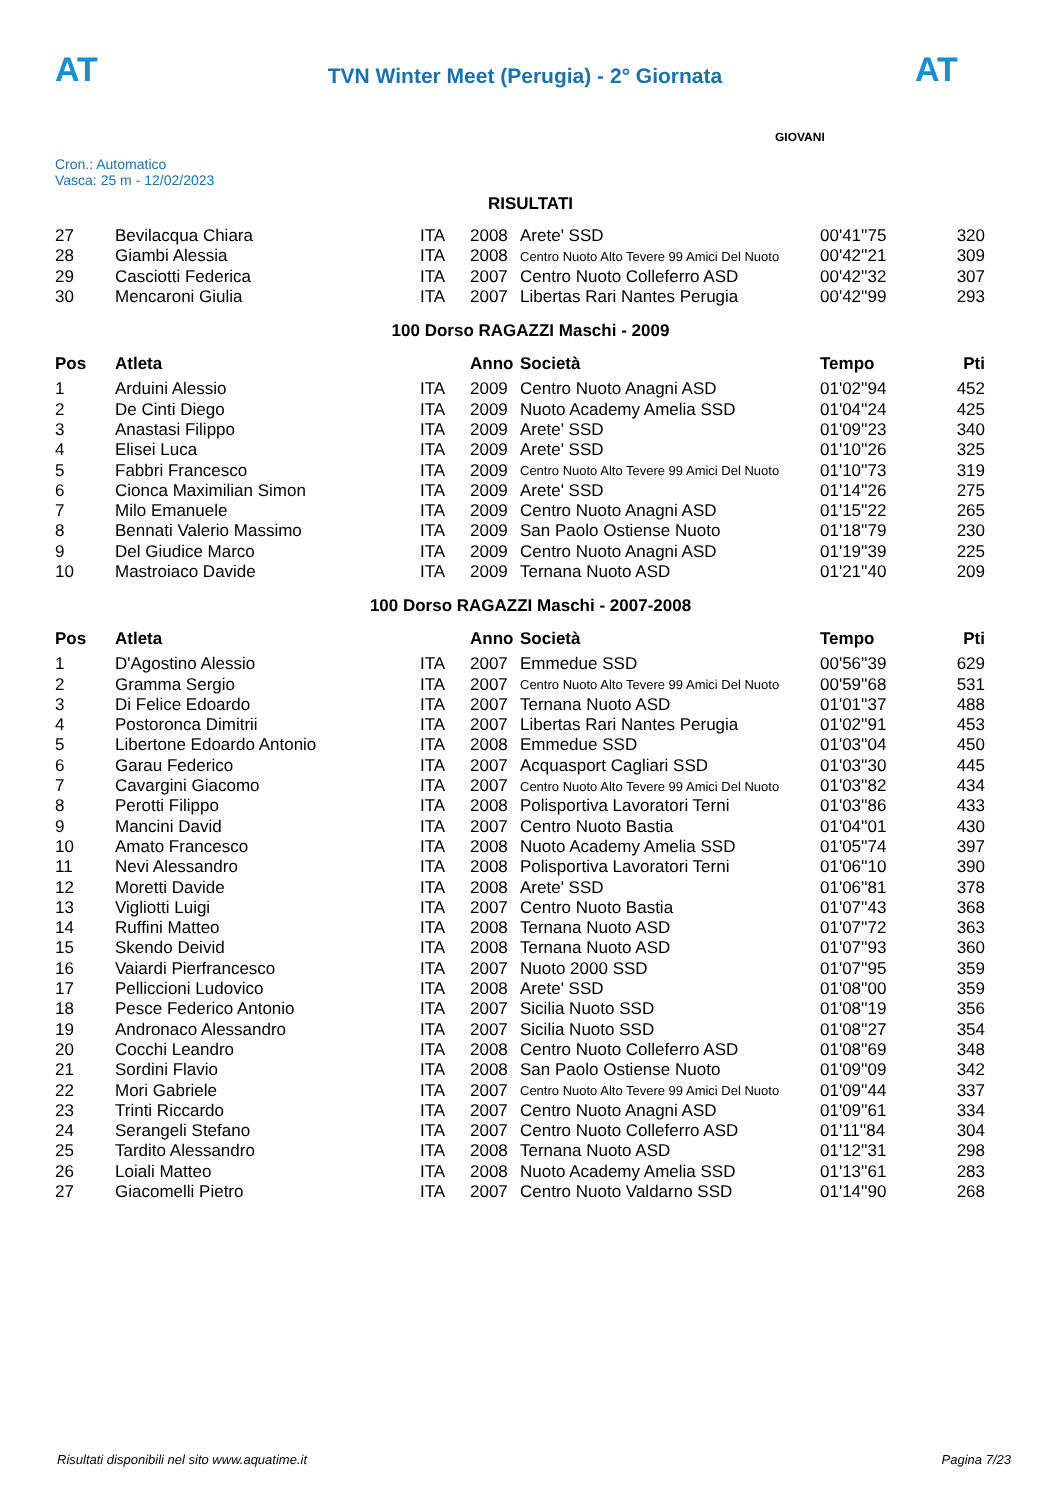AT
TVN Winter Meet (Perugia) - 2° Giornata
AT
Cron.: Automatico
Vasca: 25 m - 12/02/2023
GIOVANI
RISULTATI
| 27 | Bevilacqua Chiara | ITA | 2008 | Arete' SSD | 00'41''75 | 320 |
| 28 | Giambi Alessia | ITA | 2008 | Centro Nuoto Alto Tevere 99 Amici Del Nuoto | 00'42''21 | 309 |
| 29 | Casciotti Federica | ITA | 2007 | Centro Nuoto Colleferro ASD | 00'42''32 | 307 |
| 30 | Mencaroni Giulia | ITA | 2007 | Libertas Rari Nantes Perugia | 00'42''99 | 293 |
100 Dorso RAGAZZI Maschi - 2009
| Pos | Atleta | | Anno | Società | Tempo | Pti |
| --- | --- | --- | --- | --- | --- | --- |
| 1 | Arduini Alessio | ITA | 2009 | Centro Nuoto Anagni ASD | 01'02''94 | 452 |
| 2 | De Cinti Diego | ITA | 2009 | Nuoto Academy Amelia SSD | 01'04''24 | 425 |
| 3 | Anastasi Filippo | ITA | 2009 | Arete' SSD | 01'09''23 | 340 |
| 4 | Elisei Luca | ITA | 2009 | Arete' SSD | 01'10''26 | 325 |
| 5 | Fabbri Francesco | ITA | 2009 | Centro Nuoto Alto Tevere 99 Amici Del Nuoto | 01'10''73 | 319 |
| 6 | Cionca Maximilian Simon | ITA | 2009 | Arete' SSD | 01'14''26 | 275 |
| 7 | Milo Emanuele | ITA | 2009 | Centro Nuoto Anagni ASD | 01'15''22 | 265 |
| 8 | Bennati Valerio Massimo | ITA | 2009 | San Paolo Ostiense Nuoto | 01'18''79 | 230 |
| 9 | Del Giudice Marco | ITA | 2009 | Centro Nuoto Anagni ASD | 01'19''39 | 225 |
| 10 | Mastroiaco Davide | ITA | 2009 | Ternana Nuoto ASD | 01'21''40 | 209 |
100 Dorso RAGAZZI Maschi - 2007-2008
| Pos | Atleta | | Anno | Società | Tempo | Pti |
| --- | --- | --- | --- | --- | --- | --- |
| 1 | D'Agostino Alessio | ITA | 2007 | Emmedue SSD | 00'56''39 | 629 |
| 2 | Gramma Sergio | ITA | 2007 | Centro Nuoto Alto Tevere 99 Amici Del Nuoto | 00'59''68 | 531 |
| 3 | Di Felice Edoardo | ITA | 2007 | Ternana Nuoto ASD | 01'01''37 | 488 |
| 4 | Postoronca Dimitrii | ITA | 2007 | Libertas Rari Nantes Perugia | 01'02''91 | 453 |
| 5 | Libertone Edoardo Antonio | ITA | 2008 | Emmedue SSD | 01'03''04 | 450 |
| 6 | Garau Federico | ITA | 2007 | Acquasport Cagliari SSD | 01'03''30 | 445 |
| 7 | Cavargini Giacomo | ITA | 2007 | Centro Nuoto Alto Tevere 99 Amici Del Nuoto | 01'03''82 | 434 |
| 8 | Perotti Filippo | ITA | 2008 | Polisportiva Lavoratori Terni | 01'03''86 | 433 |
| 9 | Mancini David | ITA | 2007 | Centro Nuoto Bastia | 01'04''01 | 430 |
| 10 | Amato Francesco | ITA | 2008 | Nuoto Academy Amelia SSD | 01'05''74 | 397 |
| 11 | Nevi Alessandro | ITA | 2008 | Polisportiva Lavoratori Terni | 01'06''10 | 390 |
| 12 | Moretti Davide | ITA | 2008 | Arete' SSD | 01'06''81 | 378 |
| 13 | Vigliotti Luigi | ITA | 2007 | Centro Nuoto Bastia | 01'07''43 | 368 |
| 14 | Ruffini Matteo | ITA | 2008 | Ternana Nuoto ASD | 01'07''72 | 363 |
| 15 | Skendo Deivid | ITA | 2008 | Ternana Nuoto ASD | 01'07''93 | 360 |
| 16 | Vaiardi Pierfrancesco | ITA | 2007 | Nuoto 2000 SSD | 01'07''95 | 359 |
| 17 | Pelliccioni Ludovico | ITA | 2008 | Arete' SSD | 01'08''00 | 359 |
| 18 | Pesce Federico Antonio | ITA | 2007 | Sicilia Nuoto SSD | 01'08''19 | 356 |
| 19 | Andronaco Alessandro | ITA | 2007 | Sicilia Nuoto SSD | 01'08''27 | 354 |
| 20 | Cocchi Leandro | ITA | 2008 | Centro Nuoto Colleferro ASD | 01'08''69 | 348 |
| 21 | Sordini Flavio | ITA | 2008 | San Paolo Ostiense Nuoto | 01'09''09 | 342 |
| 22 | Mori Gabriele | ITA | 2007 | Centro Nuoto Alto Tevere 99 Amici Del Nuoto | 01'09''44 | 337 |
| 23 | Trinti Riccardo | ITA | 2007 | Centro Nuoto Anagni ASD | 01'09''61 | 334 |
| 24 | Serangeli Stefano | ITA | 2007 | Centro Nuoto Colleferro ASD | 01'11''84 | 304 |
| 25 | Tardito Alessandro | ITA | 2008 | Ternana Nuoto ASD | 01'12''31 | 298 |
| 26 | Loiali Matteo | ITA | 2008 | Nuoto Academy Amelia SSD | 01'13''61 | 283 |
| 27 | Giacomelli Pietro | ITA | 2007 | Centro Nuoto Valdarno SSD | 01'14''90 | 268 |
Risultati disponibili nel sito www.aquatime.it Pagina 7/23